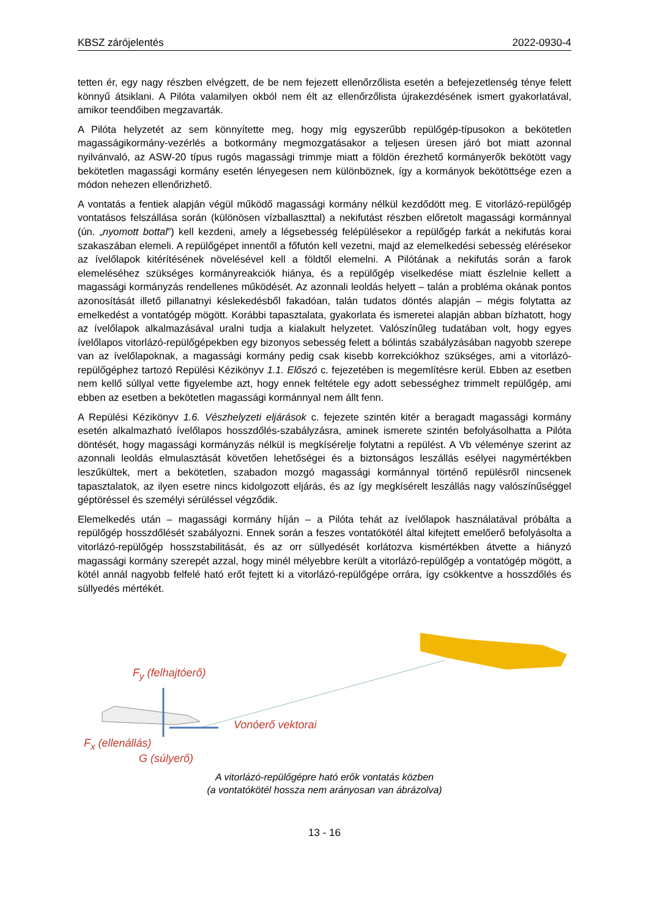KBSZ zárójelentés 2022-0930-4
tetten ér, egy nagy részben elvégzett, de be nem fejezett ellenőrzőlista esetén a befejezetlen­ség ténye felett könnyű átsiklani. A Pilóta valamilyen okból nem élt az ellenőrzőlista újrakezdé­sének ismert gyakorlatával, amikor teendőiben megzavarták.
A Pilóta helyzetét az sem könnyítette meg, hogy míg egyszerűbb repülőgép-típusokon a bekötetlen magasságikormány-vezérlés a botkormány megmozgatásakor a teljesen üresen járó bot miatt azonnal nyilvánvaló, az ASW-20 típus rugós magassági trimmje miatt a földön érezhető kormányerők bekötött vagy bekötetlen magassági kormány esetén lényegesen nem különböznek, így a kormányok bekötöttsége ezen a módon nehezen ellenőrizhető.
A vontatás a fentiek alapján végül működő magassági kormány nélkül kezdődött meg. E vitorlázó-repülőgép vontatásos felszállása során (különösen vízballaszttal) a nekifutást rész­ben előretolt magassági kormánnyal (ún. „nyomott bottal”) kell kezdeni, amely a légsebesség felépülésekor a repülőgép farkát a nekifutás korai szakaszában elemeli. A repülőgépet innentől a főfutón kell vezetni, majd az elemelkedési sebesség elérésekor az ívelőlapok kitérítésének növelésével kell a földtől elemelni. A Pilótának a nekifutás során a farok elemeléséhez szük­séges kormányreakciók hiánya, és a repülőgép viselkedése miatt észlelnie kellett a magassági kormányzás rendellenes működését. Az azonnali leoldás helyett – talán a probléma okának pontos azonosítását illető pillanatnyi késlekedésből fakadóan, talán tudatos döntés alapján – mégis folytatta az emelkedést a vontatógép mögött. Korábbi tapasztalata, gyakorlata és ismeretei alapján abban bízhatott, hogy az ívelőlapok alkalmazásával uralni tudja a kialakult helyzetet. Valószínűleg tudatában volt, hogy egyes ívelőlapos vitorlázó-repülőgépekben egy bizonyos sebesség felett a bólintás szabályzásában nagyobb szerepe van az ívelőlapoknak, a magassági kormány pedig csak kisebb korrekciókhoz szükséges, ami a vitorlázó-repülő­géphez tartozó Repülési Kézikönyv 1.1. Előszó c. fejezetében is megemlítésre kerül. Ebben az esetben nem kellő súllyal vette figyelembe azt, hogy ennek feltétele egy adott sebességhez trimmelt repülőgép, ami ebben az esetben a bekötetlen magassági kormánnyal nem állt fenn.
A Repülési Kézikönyv 1.6. Vészhelyzeti eljárások c. fejezete szintén kitér a beragadt magas­sági kormány esetén alkalmazható ívelőlapos hosszdőlés-szabályzásra, aminek ismerete szintén befolyásolhatta a Pilóta döntését, hogy magassági kormányzás nélkül is megkísérelje folytatni a repülést. A Vb véleménye szerint az azonnali leoldás elmulasztását követően lehető­ségei és a biztonságos leszállás esélyei nagymértékben leszűkültek, mert a bekötetlen, szaba­don mozgó magassági kormánnyal történő repülésről nincsenek tapasztalatok, az ilyen esetre nincs kidolgozott eljárás, és az így megkísérelt leszállás nagy valószínűséggel géptöréssel és személyi sérüléssel végződik.
Elemelkedés után – magassági kormány híján – a Pilóta tehát az ívelőlapok használatával próbálta a repülőgép hosszdőlését szabályozni. Ennek során a feszes vontatókötél által kifej­tett emelőerő befolyásolta a vitorlázó-repülőgép hosszstabilitását, és az orr süllyedését korlá­tozva kismértékben átvette a hiányzó magassági kormány szerepét azzal, hogy minél mé­lyebbre került a vitorlázó-repülőgép a vontatógép mögött, a kötél annál nagyobb felfelé ható erőt fejtett ki a vitorlázó-repülőgépe orrára, így csökkentve a hosszdőlés és süllyedés mértékét.
F<sub>y</sub> (felhajtóerő)
Vonóerő vektorai
F<sub>x</sub> (ellenállás)
G (súlyerő)
A vitorlázó-repülőgépre ható erők vontatás közben
(a vontatókötél hossza nem arányosan van ábrázolva)
13 - 16